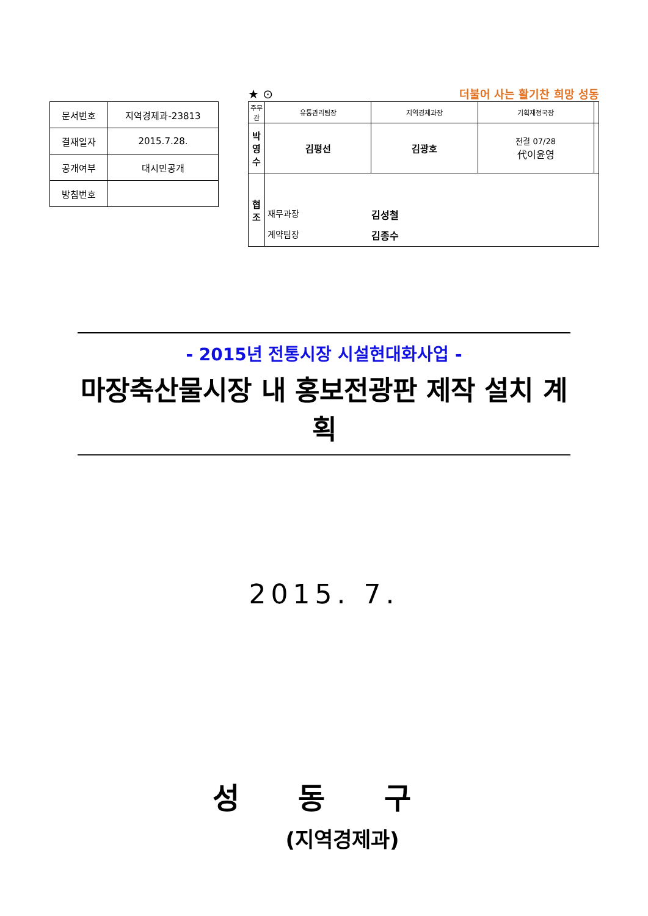| 문서번호 | 지역경제과-23813 |
| 결재일자 | 2015.7.28. |
| 공개여부 | 대시민공개 |
| 방침번호 | |
★ ⊙ 더불어 사는 활기찬 희망 성동
| 주무관 | 유통관리팀장 | 지역경제과장 | 기획재정국장 | |
| 박영수 | 김평선 | 김광호 | 전결 07/28 代이윤영 | |
| 협 조 | 재무과장 김성철 계약팀장 김종수 | | | |
- 2015년 전통시장 시설현대화사업 -
마장축산물시장 내 홍보전광판 제작 설치 계획
2015. 7.
성 동 구
(지역경제과)